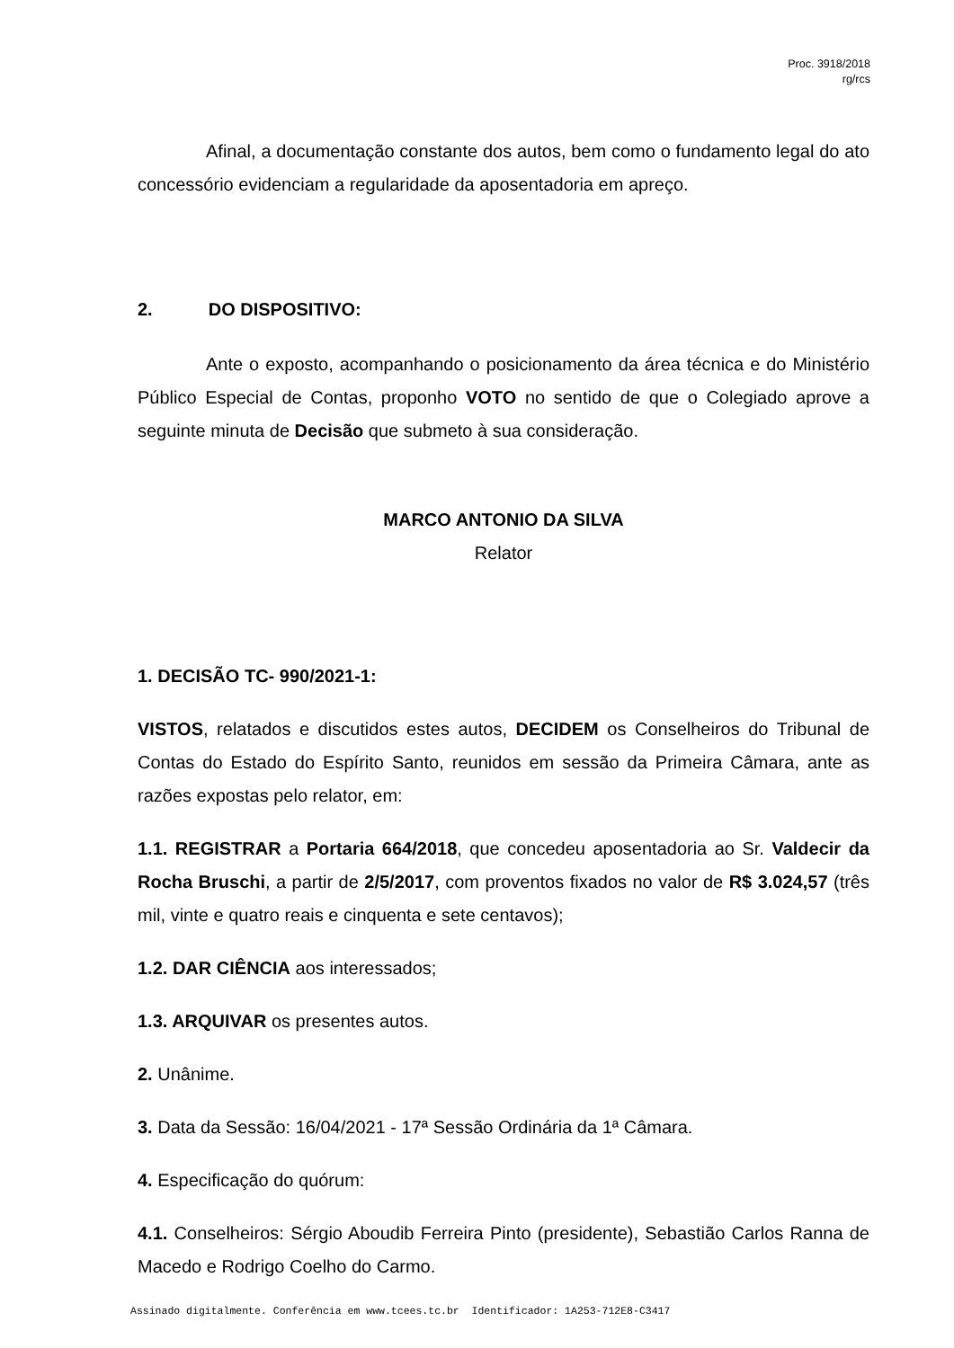Proc. 3918/2018
rg/rcs
Afinal, a documentação constante dos autos, bem como o fundamento legal do ato concessório evidenciam a regularidade da aposentadoria em apreço.
2. DO DISPOSITIVO:
Ante o exposto, acompanhando o posicionamento da área técnica e do Ministério Público Especial de Contas, proponho VOTO no sentido de que o Colegiado aprove a seguinte minuta de Decisão que submeto à sua consideração.
MARCO ANTONIO DA SILVA
Relator
1. DECISÃO TC- 990/2021-1:
VISTOS, relatados e discutidos estes autos, DECIDEM os Conselheiros do Tribunal de Contas do Estado do Espírito Santo, reunidos em sessão da Primeira Câmara, ante as razões expostas pelo relator, em:
1.1. REGISTRAR a Portaria 664/2018, que concedeu aposentadoria ao Sr. Valdecir da Rocha Bruschi, a partir de 2/5/2017, com proventos fixados no valor de R$ 3.024,57 (três mil, vinte e quatro reais e cinquenta e sete centavos);
1.2. DAR CIÊNCIA aos interessados;
1.3. ARQUIVAR os presentes autos.
2. Unânime.
3. Data da Sessão: 16/04/2021 - 17ª Sessão Ordinária da 1ª Câmara.
4. Especificação do quórum:
4.1. Conselheiros: Sérgio Aboudib Ferreira Pinto (presidente), Sebastião Carlos Ranna de Macedo e Rodrigo Coelho do Carmo.
Assinado digitalmente. Conferência em www.tcees.tc.br Identificador: 1A253-712E8-C3417